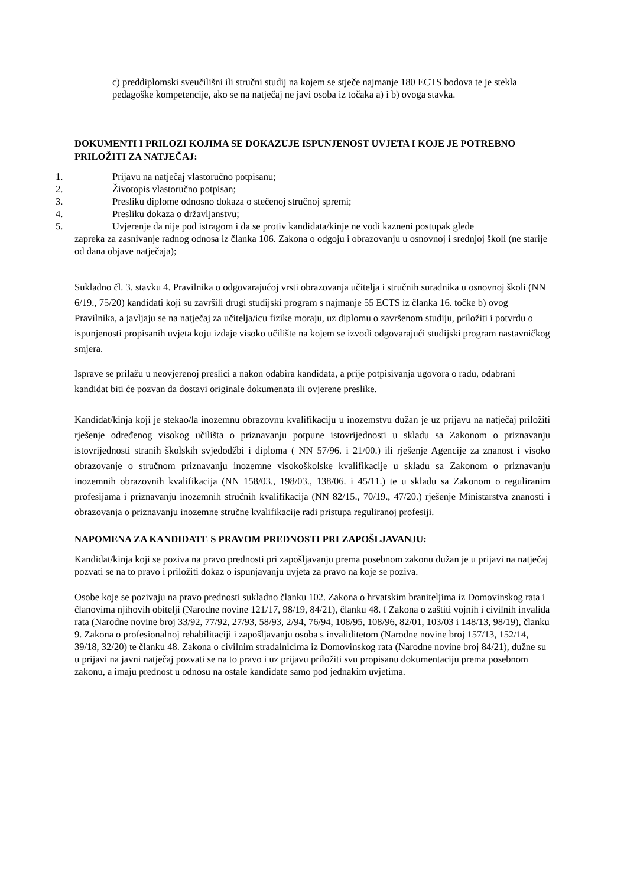c) preddiplomski sveučilišni ili stručni studij na kojem se stječe najmanje 180 ECTS bodova te je stekla pedagoške kompetencije, ako se na natječaj ne javi osoba iz točaka a) i b) ovoga stavka.
DOKUMENTI I PRILOZI KOJIMA SE DOKAZUJE ISPUNJENOST UVJETA I KOJE JE POTREBNO PRILOŽITI ZA NATJEČAJ:
1. Prijavu na natječaj vlastoručno potpisanu;
2. Životopis vlastoručno potpisan;
3. Presliku diplome odnosno dokaza o stečenoj stručnoj spremi;
4. Presliku dokaza o državljanstvu;
5. Uvjerenje da nije pod istragom i da se protiv kandidata/kinje ne vodi kazneni postupak glede
zapreka za zasnivanje radnog odnosa iz članka 106. Zakona o odgoju i obrazovanju u osnovnoj i srednjoj školi (ne starije od dana objave natječaja);
Sukladno čl. 3. stavku 4. Pravilnika o odgovarajućoj vrsti obrazovanja učitelja i stručnih suradnika u osnovnoj školi (NN 6/19., 75/20) kandidati koji su završili drugi studijski program s najmanje 55 ECTS iz članka 16. točke b) ovog Pravilnika, a javljaju se na natječaj za učitelja/icu fizike moraju, uz diplomu o završenom studiju, priložiti i potvrdu o ispunjenosti propisanih uvjeta koju izdaje visoko učilište na kojem se izvodi odgovarajući studijski program nastavničkog smjera.
Isprave se prilažu u neovjerenoj preslici a nakon odabira kandidata, a prije potpisivanja ugovora o radu, odabrani kandidat biti će pozvan da dostavi originale dokumenata ili ovjerene preslike.
Kandidat/kinja koji je stekao/la inozemnu obrazovnu kvalifikaciju u inozemstvu dužan je uz prijavu na natječaj priložiti rješenje određenog visokog učilišta o priznavanju potpune istovrijednosti u skladu sa Zakonom o priznavanju istovrijednosti stranih školskih svjedodžbi i diploma ( NN 57/96. i 21/00.) ili rješenje Agencije za znanost i visoko obrazovanje o stručnom priznavanju inozemne visokoškolske kvalifikacije u skladu sa Zakonom o priznavanju inozemnih obrazovnih kvalifikacija (NN 158/03., 198/03., 138/06. i 45/11.) te u skladu sa Zakonom o reguliranim profesijama i priznavanju inozemnih stručnih kvalifikacija (NN 82/15., 70/19., 47/20.) rješenje Ministarstva znanosti i obrazovanja o priznavanju inozemne stručne kvalifikacije radi pristupa reguliranoj profesiji.
NAPOMENA ZA KANDIDATE S PRAVOM PREDNOSTI PRI ZAPOŠLJAVANJU:
Kandidat/kinja koji se poziva na pravo prednosti pri zapošljavanju prema posebnom zakonu dužan je u prijavi na natječaj pozvati se na to pravo i priložiti dokaz o ispunjavanju uvjeta za pravo na koje se poziva.
Osobe koje se pozivaju na pravo prednosti sukladno članku 102. Zakona o hrvatskim braniteljima iz Domovinskog rata i članovima njihovih obitelji (Narodne novine 121/17, 98/19, 84/21), članku 48. f Zakona o zaštiti vojnih i civilnih invalida rata (Narodne novine broj 33/92, 77/92, 27/93, 58/93, 2/94, 76/94, 108/95, 108/96, 82/01, 103/03 i 148/13, 98/19), članku 9. Zakona o profesionalnoj rehabilitaciji i zapošljavanju osoba s invaliditetom (Narodne novine broj 157/13, 152/14, 39/18, 32/20) te članku 48. Zakona o civilnim stradalnicima iz Domovinskog rata (Narodne novine broj 84/21), dužne su u prijavi na javni natječaj pozvati se na to pravo i uz prijavu priložiti svu propisanu dokumentaciju prema posebnom zakonu, a imaju prednost u odnosu na ostale kandidate samo pod jednakim uvjetima.